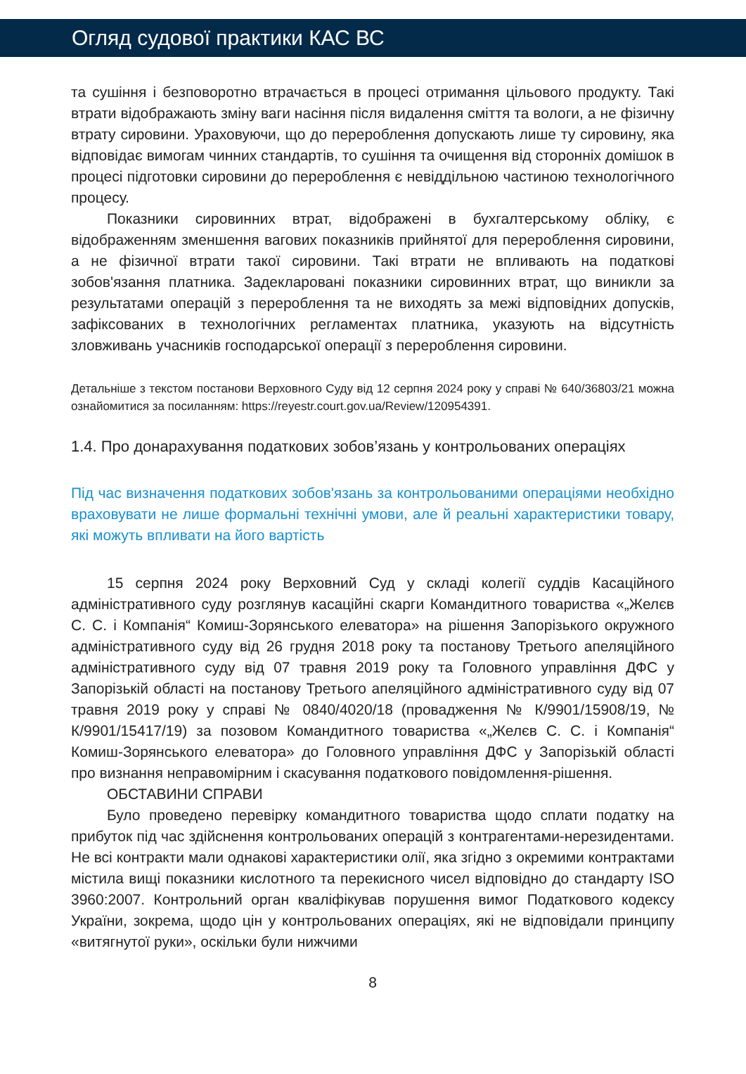Огляд судової практики КАС ВС
та сушіння і безповоротно втрачається в процесі отримання цільового продукту. Такі втрати відображають зміну ваги насіння після видалення сміття та вологи, а не фізичну втрату сировини. Ураховуючи, що до перероблення допускають лише ту сировину, яка відповідає вимогам чинних стандартів, то сушіння та очищення від сторонніх домішок в процесі підготовки сировини до перероблення є невіддільною частиною технологічного процесу.
Показники сировинних втрат, відображені в бухгалтерському обліку, є відображенням зменшення вагових показників прийнятої для перероблення сировини, а не фізичної втрати такої сировини. Такі втрати не впливають на податкові зобов'язання платника. Задекларовані показники сировинних втрат, що виникли за результатами операцій з перероблення та не виходять за межі відповідних допусків, зафіксованих в технологічних регламентах платника, указують на відсутність зловживань учасників господарської операції з перероблення сировини.
Детальніше з текстом постанови Верховного Суду від 12 серпня 2024 року у справі № 640/36803/21 можна ознайомитися за посиланням: https://reyestr.court.gov.ua/Review/120954391.
1.4. Про донарахування податкових зобов’язань у контрольованих операціях
Під час визначення податкових зобов'язань за контрольованими операціями необхідно враховувати не лише формальні технічні умови, але й реальні характеристики товару, які можуть впливати на його вартість
15 серпня 2024 року Верховний Суд у складі колегії суддів Касаційного адміністративного суду розглянув касаційні скарги Командитного товариства «„Желєв С. С. і Компанія“ Комиш-Зорянського елеватора» на рішення Запорізького окружного адміністративного суду від 26 грудня 2018 року та постанову Третього апеляційного адміністративного суду від 07 травня 2019 року та Головного управління ДФС у Запорізькій області на постанову Третього апеляційного адміністративного суду від 07 травня 2019 року у справі № 0840/4020/18 (провадження № К/9901/15908/19, № К/9901/15417/19) за позовом Командитного товариства «„Желєв С. С. і Компанія“ Комиш-Зорянського елеватора» до Головного управління ДФС у Запорізькій області про визнання неправомірним і скасування податкового повідомлення-рішення.
ОБСТАВИНИ СПРАВИ
Було проведено перевірку командитного товариства щодо сплати податку на прибуток під час здійснення контрольованих операцій з контрагентами-нерезидентами. Не всі контракти мали однакові характеристики олії, яка згідно з окремими контрактами містила вищі показники кислотного та перекисного чисел відповідно до стандарту ISO 3960:2007. Контрольний орган кваліфікував порушення вимог Податкового кодексу України, зокрема, щодо цін у контрольованих операціях, які не відповідали принципу «витягнутої руки», оскільки були нижчими
8